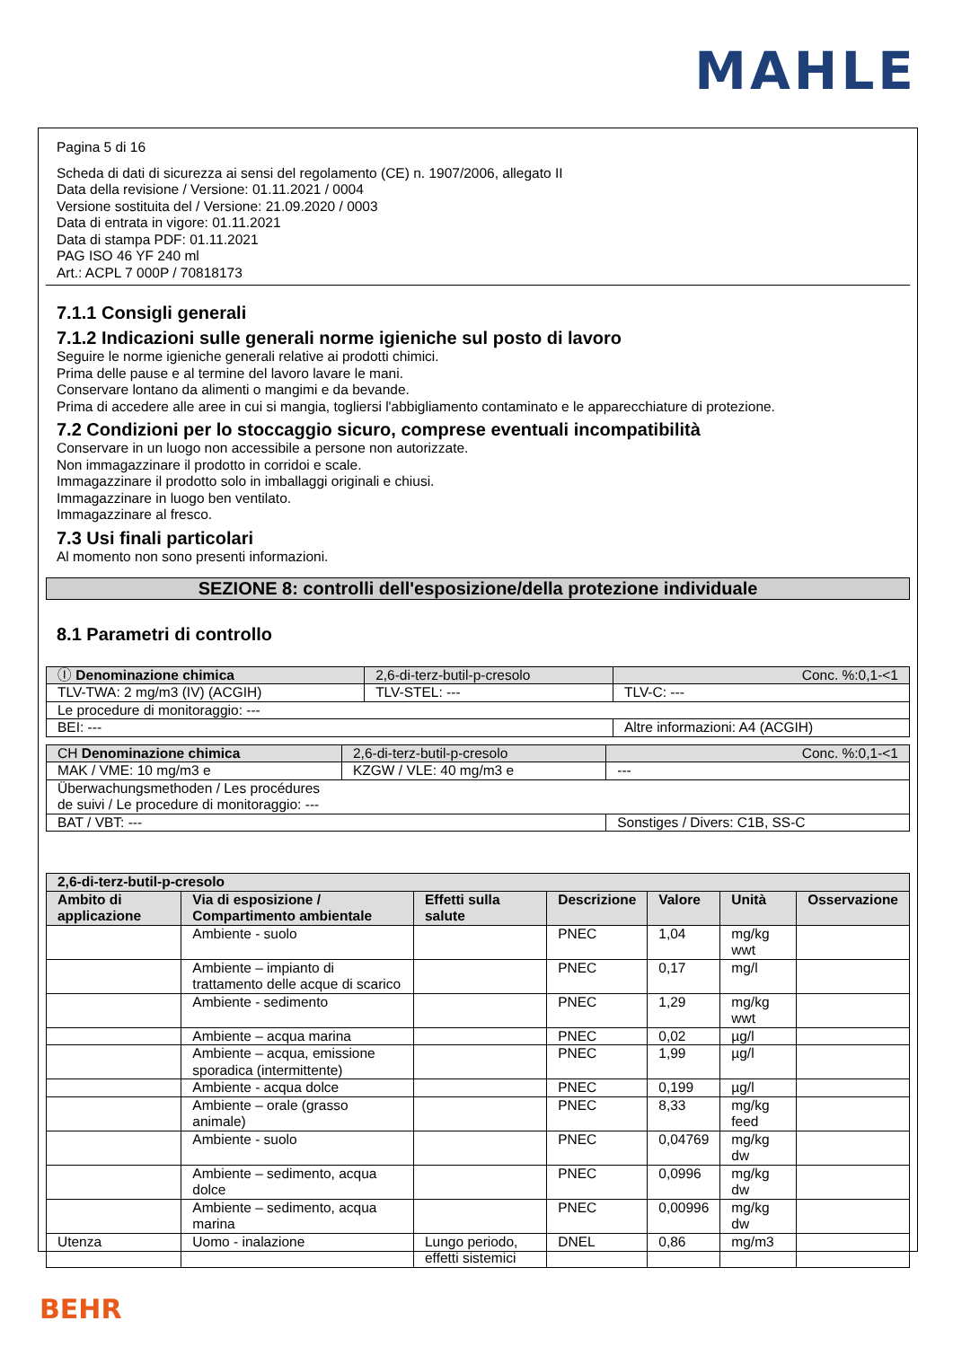MAHLE
Pagina 5 di 16
Scheda di dati di sicurezza ai sensi del regolamento (CE) n. 1907/2006, allegato II
Data della revisione / Versione: 01.11.2021 / 0004
Versione sostituita del / Versione: 21.09.2020 / 0003
Data di entrata in vigore: 01.11.2021
Data di stampa PDF: 01.11.2021
PAG ISO 46 YF 240 ml
Art.: ACPL 7 000P / 70818173
7.1.1 Consigli generali
7.1.2 Indicazioni sulle generali norme igieniche sul posto di lavoro
Seguire le norme igieniche generali relative ai prodotti chimici.
Prima delle pause e al termine del lavoro lavare le mani.
Conservare lontano da alimenti o mangimi e da bevande.
Prima di accedere alle aree in cui si mangia, togliersi l'abbigliamento contaminato e le apparecchiature di protezione.
7.2 Condizioni per lo stoccaggio sicuro, comprese eventuali incompatibilità
Conservare in un luogo non accessibile a persone non autorizzate.
Non immagazzinare il prodotto in corridoi e scale.
Immagazzinare il prodotto solo in imballaggi originali e chiusi.
Immagazzinare in luogo ben ventilato.
Immagazzinare al fresco.
7.3 Usi finali particolari
Al momento non sono presenti informazioni.
SEZIONE 8: controlli dell'esposizione/della protezione individuale
8.1 Parametri di controllo
| Ⓘ Denominazione chimica | 2,6-di-terz-butil-p-cresolo | | Conc. %:0,1-<1 |
| TLV-TWA: 2 mg/m3 (IV) (ACGIH) | | TLV-STEL: --- | TLV-C: --- |
| Le procedure di monitoraggio: --- | | | |
| BEI: --- | | | Altre informazioni: A4 (ACGIH) |
| CH Denominazione chimica | 2,6-di-terz-butil-p-cresolo | | Conc. %:0,1-<1 |
| MAK / VME: 10 mg/m3 e | | KZGW / VLE: 40 mg/m3 e | --- |
| Überwachungsmethoden / Les procédures de suivi / Le procedure di monitoraggio: --- | | | |
| BAT / VBT: --- | | | Sonstiges / Divers: C1B, SS-C |
| 2,6-di-terz-butil-p-cresolo | | | | | | |
| --- | --- | --- | --- | --- | --- | --- |
| Ambito di applicazione | Via di esposizione / Compartimento ambientale | Effetti sulla salute | Descrizione | Valore | Unità | Osservazione |
| | Ambiente - suolo | | PNEC | 1,04 | mg/kg wwt | |
| | Ambiente – impianto di trattamento delle acque di scarico | | PNEC | 0,17 | mg/l | |
| | Ambiente - sedimento | | PNEC | 1,29 | mg/kg wwt | |
| | Ambiente – acqua marina | | PNEC | 0,02 | µg/l | |
| | Ambiente – acqua, emissione sporadica (intermittente) | | PNEC | 1,99 | µg/l | |
| | Ambiente - acqua dolce | | PNEC | 0,199 | µg/l | |
| | Ambiente – orale (grasso animale) | | PNEC | 8,33 | mg/kg feed | |
| | Ambiente - suolo | | PNEC | 0,04769 | mg/kg dw | |
| | Ambiente – sedimento, acqua dolce | | PNEC | 0,0996 | mg/kg dw | |
| | Ambiente – sedimento, acqua marina | | PNEC | 0,00996 | mg/kg dw | |
| Utenza | Uomo - inalazione | Lungo periodo, effetti sistemici | DNEL | 0,86 | mg/m3 | |
BEHR